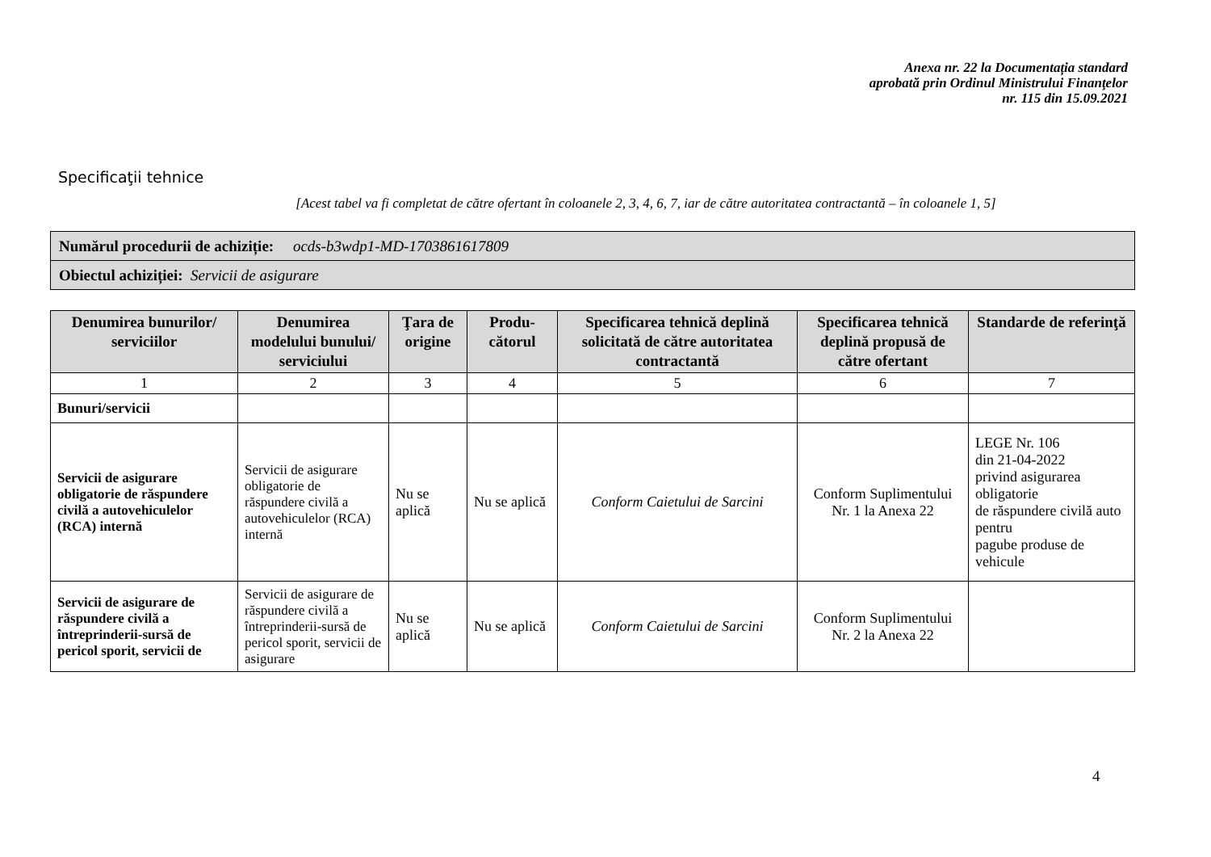Anexa nr. 22 la Documentația standard
aprobată prin Ordinul Ministrului Finanţelor
nr. 115 din 15.09.2021
Specificaţii tehnice
[Acest tabel va fi completat de către ofertant în coloanele 2, 3, 4, 6, 7, iar de către autoritatea contractantă – în coloanele 1, 5]
| Numărul procedurii de achiziție: ocds-b3wdp1-MD-1703861617809 |
| Obiectul achiziției: Servicii de asigurare |
| Denumirea bunurilor/ serviciilor | Denumirea modelului bunului/ serviciului | Ţara de origine | Produ-cătorul | Specificarea tehnică deplină solicitată de către autoritatea contractantă | Specificarea tehnică deplină propusă de către ofertant | Standarde de referinţă |
| --- | --- | --- | --- | --- | --- | --- |
| 1 | 2 | 3 | 4 | 5 | 6 | 7 |
| Bunuri/servicii | | | | | | |
| Servicii de asigurare obligatorie de răspundere civilă a autovehiculelor (RCA) internă | Servicii de asigurare obligatorie de răspundere civilă a autovehiculelor (RCA) internă | Nu se aplică | Nu se aplică | Conform Caietului de Sarcini | Conform Suplimentului Nr. 1 la Anexa 22 | LEGE Nr. 106 din 21-04-2022 privind asigurarea obligatorie de răspundere civilă auto pentru pagube produse de vehicule |
| Servicii de asigurare de răspundere civilă a întreprinderii-sursă de pericol sporit, servicii de | Servicii de asigurare de răspundere civilă a întreprinderii-sursă de pericol sporit, servicii de asigurare | Nu se aplică | Nu se aplică | Conform Caietului de Sarcini | Conform Suplimentului Nr. 2 la Anexa 22 | |
4